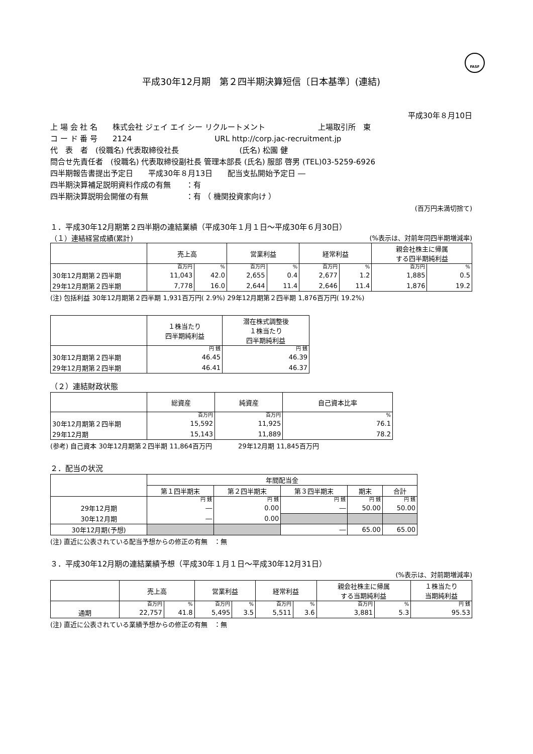FASF
平成30年12月期　第２四半期決算短信〔日本基準〕(連結)
平成30年８月10日
上 場 会 社 名　　株式会社 ジェイ エイ シー リクルートメント　　　　　　　上場取引所　東
コ ー ド 番 号　　2124　　　　　　　　　　　URL http://corp.jac-recruitment.jp
代　表　者　(役職名) 代表取締役社長　　　　　　　　(氏名) 松園 健
問合せ先責任者　(役職名) 代表取締役副社長 管理本部長 (氏名) 服部 啓男 (TEL)03-5259-6926
四半期報告書提出予定日　　平成30年８月13日　　配当支払開始予定日 ―
四半期決算補足説明資料作成の有無　　：有
四半期決算説明会開催の有無　　　　　：有 （ 機関投資家向け ）
(百万円未満切捨て)
１．平成30年12月期第２四半期の連結業績（平成30年１月１日～平成30年６月30日）
（１）連結経営成績(累計) (%表示は、対前年同四半期増減率)
| | 売上高 | | 営業利益 | | 経常利益 | | 親会社株主に帰属 する四半期純利益 | |
| --- | --- | --- | --- | --- | --- | --- | --- | --- |
| | 百万円 | % | 百万円 | % | 百万円 | % | 百万円 | % |
| 30年12月期第２四半期 | 11,043 | 42.0 | 2,655 | 0.4 | 2,677 | 1.2 | 1,885 | 0.5 |
| 29年12月期第２四半期 | 7,778 | 16.0 | 2,644 | 11.4 | 2,646 | 11.4 | 1,876 | 19.2 |
(注) 包括利益 30年12月期第２四半期 1,931百万円( 2.9%) 29年12月期第２四半期 1,876百万円( 19.2%)
| | １株当たり 四半期純利益 | 潜在株式調整後 １株当たり 四半期純利益 |
| --- | --- | --- |
| | 円 銭 | 円 銭 |
| 30年12月期第２四半期 | 46.45 | 46.39 |
| 29年12月期第２四半期 | 46.41 | 46.37 |
（２）連結財政状態
| | 総資産 | 純資産 | 自己資本比率 |
| --- | --- | --- | --- |
| | 百万円 | 百万円 | % |
| 30年12月期第２四半期 | 15,592 | 11,925 | 76.1 |
| 29年12月期 | 15,143 | 11,889 | 78.2 |
(参考) 自己資本 30年12月期第２四半期 11,864百万円　　　　29年12月期 11,845百万円
２．配当の状況
| | 年間配当金 | | | | |
| --- | --- | --- | --- | --- | --- |
| | 第１四半期末 | 第２四半期末 | 第３四半期末 | 期末 | 合計 |
| | 円 銭 | 円 銭 | 円 銭 | 円 銭 | 円 銭 |
| 29年12月期 | ― | 0.00 | ― | 50.00 | 50.00 |
| 30年12月期 | ― | 0.00 | | | |
| 30年12月期(予想) | | | ― | 65.00 | 65.00 |
(注) 直近に公表されている配当予想からの修正の有無　：無
３．平成30年12月期の連結業績予想（平成30年１月１日～平成30年12月31日）
(%表示は、対前期増減率)
| | 売上高 | | 営業利益 | | 経常利益 | | 親会社株主に帰属 する当期純利益 | | １株当たり 当期純利益 |
| --- | --- | --- | --- | --- | --- | --- | --- | --- | --- |
| | 百万円 | % | 百万円 | % | 百万円 | % | 百万円 | % | 円 銭 |
| 通期 | 22,757 | 41.8 | 5,495 | 3.5 | 5,511 | 3.6 | 3,881 | 5.3 | 95.53 |
(注) 直近に公表されている業績予想からの修正の有無　：無